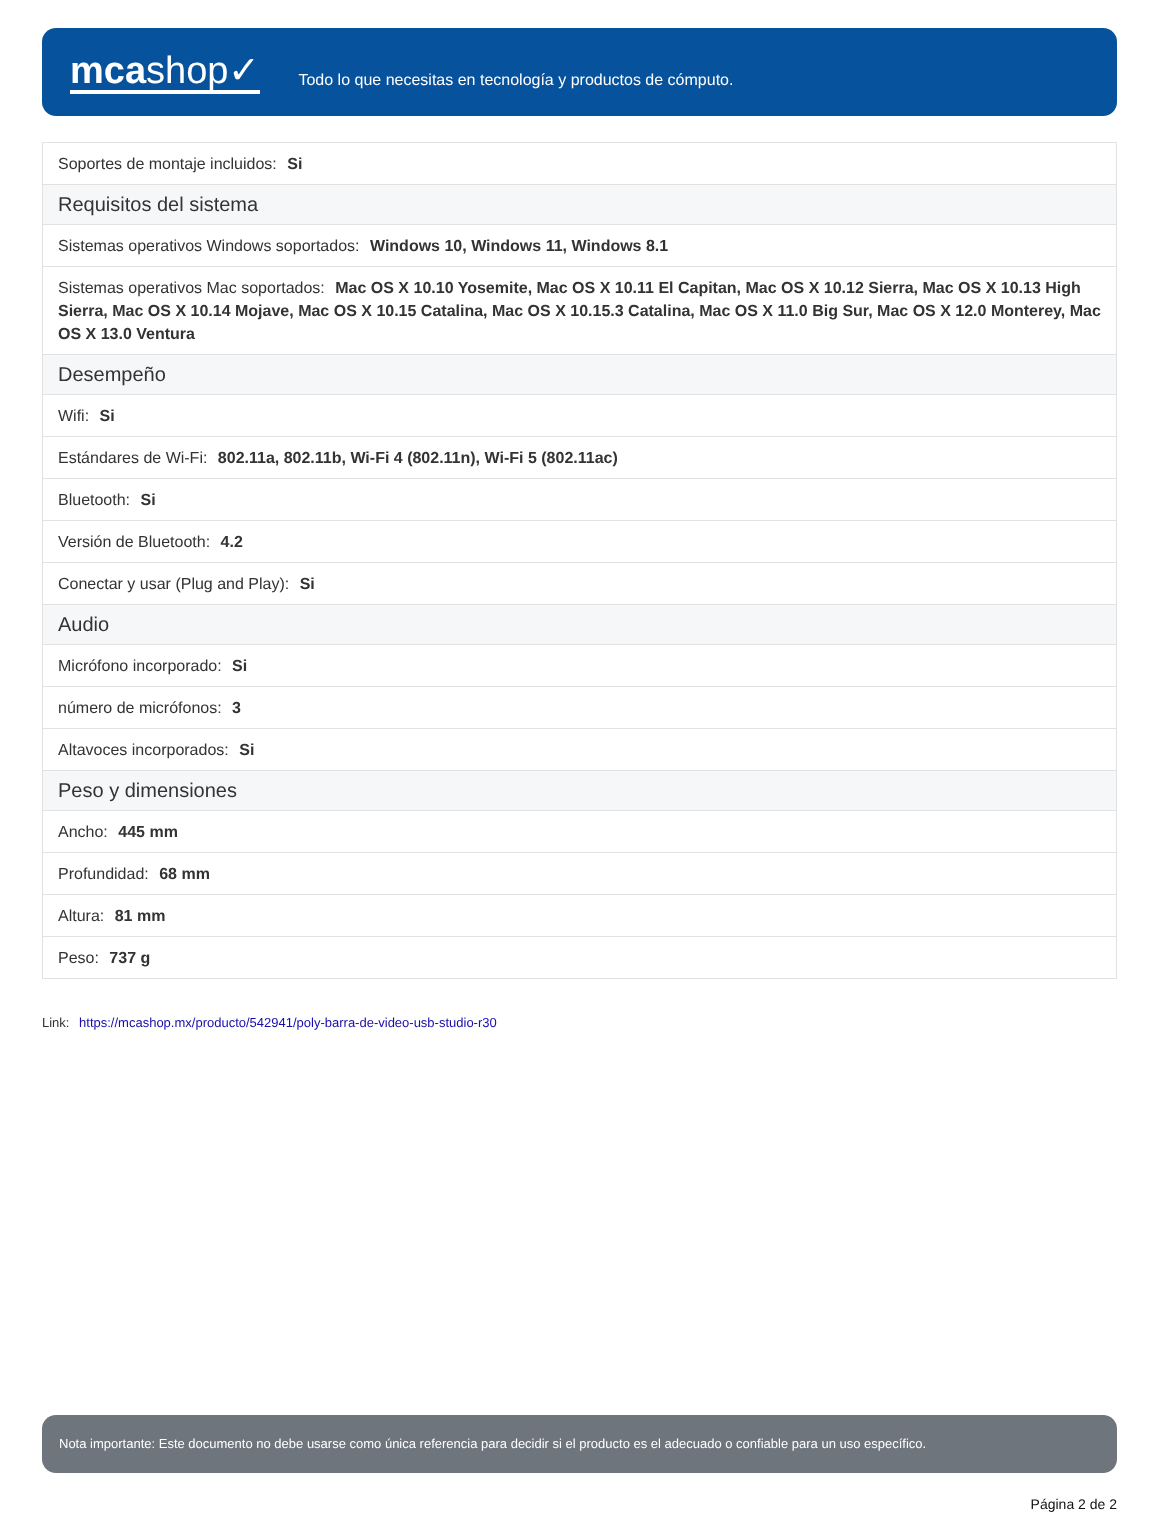mcashop✓
Todo lo que necesitas en tecnología y productos de cómputo.
| Soportes de montaje incluidos: Si |
| Requisitos del sistema |
| Sistemas operativos Windows soportados: Windows 10, Windows 11, Windows 8.1 |
| Sistemas operativos Mac soportados: Mac OS X 10.10 Yosemite, Mac OS X 10.11 El Capitan, Mac OS X 10.12 Sierra, Mac OS X 10.13 High Sierra, Mac OS X 10.14 Mojave, Mac OS X 10.15 Catalina, Mac OS X 10.15.3 Catalina, Mac OS X 11.0 Big Sur, Mac OS X 12.0 Monterey, Mac OS X 13.0 Ventura |
| Desempeño |
| Wifi: Si |
| Estándares de Wi-Fi: 802.11a, 802.11b, Wi-Fi 4 (802.11n), Wi-Fi 5 (802.11ac) |
| Bluetooth: Si |
| Versión de Bluetooth: 4.2 |
| Conectar y usar (Plug and Play): Si |
| Audio |
| Micrófono incorporado: Si |
| número de micrófonos: 3 |
| Altavoces incorporados: Si |
| Peso y dimensiones |
| Ancho: 445 mm |
| Profundidad: 68 mm |
| Altura: 81 mm |
| Peso: 737 g |
Link: https://mcashop.mx/producto/542941/poly-barra-de-video-usb-studio-r30
Nota importante: Este documento no debe usarse como única referencia para decidir si el producto es el adecuado o confiable para un uso específico.
Página 2 de 2